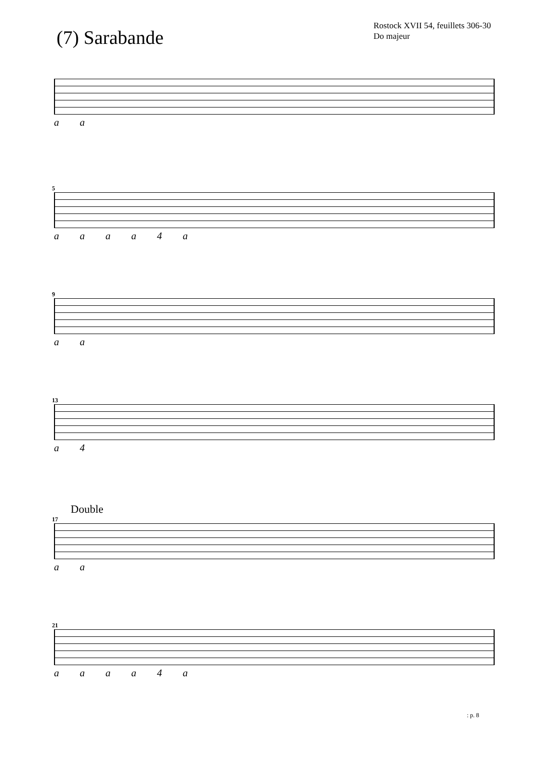(7) Sarabande
Rostock XVII 54, feuillets 306-30
Do majeur
a a
5
a a a a 4 a
9
a a
13
a 4
Double
17
a a
21
a a a a 4 a
: p. 8